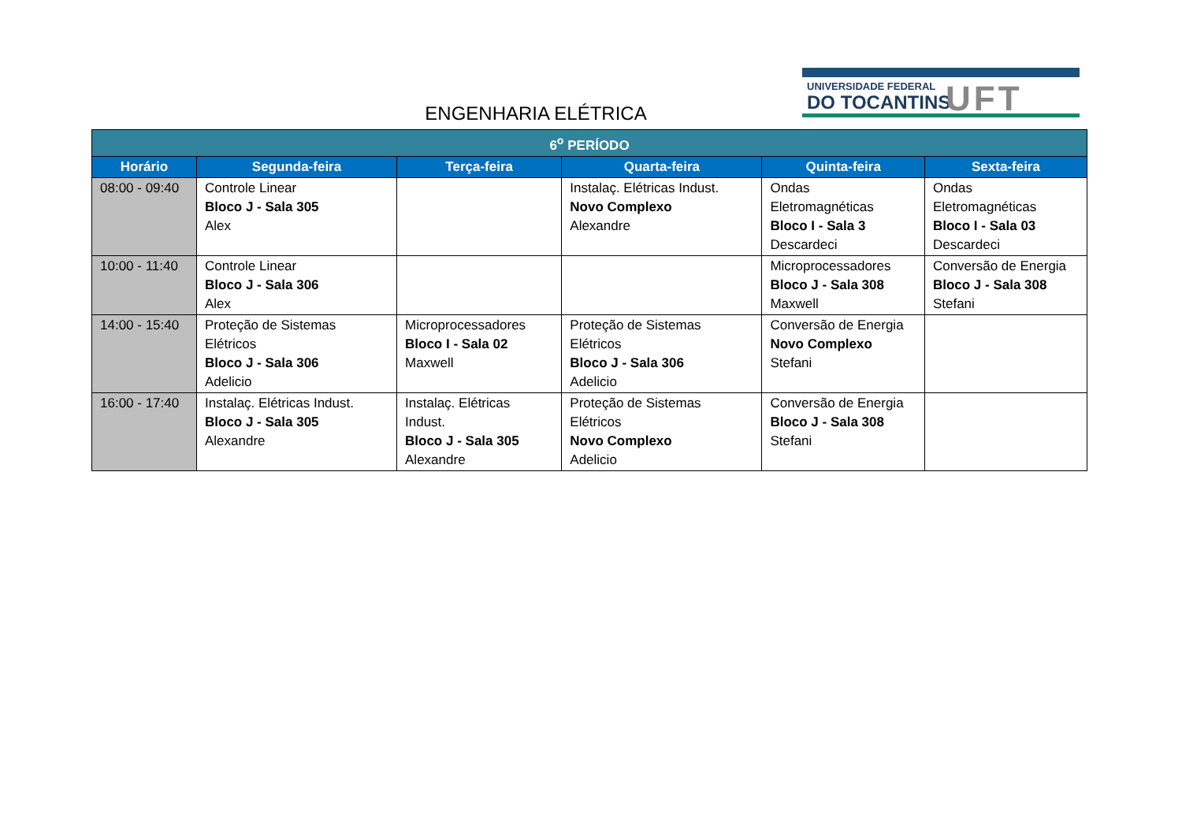UNIVERSIDADE FEDERAL
DO TOCANTINS UFT
ENGENHARIA ELÉTRICA
| 6<sup>o</sup> PERÍODO | | | | | |
| --- | --- | --- | --- | --- | --- |
| Horário | Segunda-feira | Terça-feira | Quarta-feira | Quinta-feira | Sexta-feira |
| 08:00 - 09:40 | Controle Linear Bloco J - Sala 305 Alex | | Instalaç. Elétricas Indust. Novo Complexo Alexandre | Ondas Eletromagnéticas Bloco I - Sala 3 Descardeci | Ondas Eletromagnéticas Bloco I - Sala 03 Descardeci |
| 10:00 - 11:40 | Controle Linear Bloco J - Sala 306 Alex | | | Microprocessadores Bloco J - Sala 308 Maxwell | Conversão de Energia Bloco J - Sala 308 Stefani |
| 14:00 - 15:40 | Proteção de Sistemas Elétricos Bloco J - Sala 306 Adelicio | Microprocessadores Bloco I - Sala 02 Maxwell | Proteção de Sistemas Elétricos Bloco J - Sala 306 Adelicio | Conversão de Energia Novo Complexo Stefani | |
| 16:00 - 17:40 | Instalaç. Elétricas Indust. Bloco J - Sala 305 Alexandre | Instalaç. Elétricas Indust. Bloco J - Sala 305 Alexandre | Proteção de Sistemas Elétricos Novo Complexo Adelicio | Conversão de Energia Bloco J - Sala 308 Stefani | |